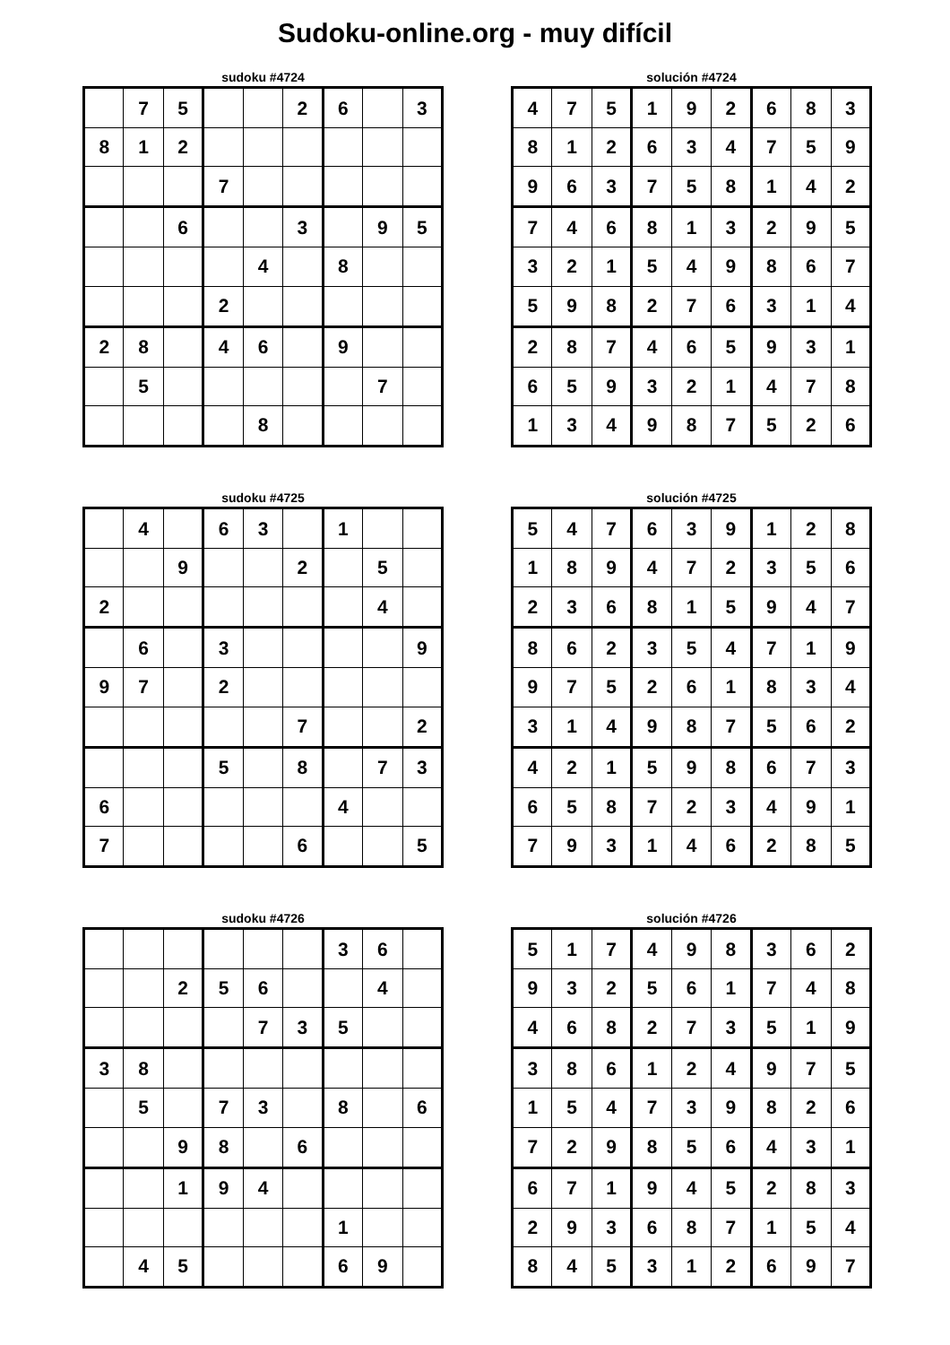Sudoku-online.org - muy difícil
sudoku #4724
| | 7 | 5 | | | 2 | 6 | | 3 |
| 8 | 1 | 2 | | | | | | |
| | | | 7 | | | | | |
| | | 6 | | | 3 | | 9 | 5 |
| | | | | 4 | | 8 | | |
| | | | 2 | | | | | |
| 2 | 8 | | 4 | 6 | | 9 | | |
| | 5 | | | | | | 7 | |
| | | | | 8 | | | | |
solución #4724
| 4 | 7 | 5 | 1 | 9 | 2 | 6 | 8 | 3 |
| 8 | 1 | 2 | 6 | 3 | 4 | 7 | 5 | 9 |
| 9 | 6 | 3 | 7 | 5 | 8 | 1 | 4 | 2 |
| 7 | 4 | 6 | 8 | 1 | 3 | 2 | 9 | 5 |
| 3 | 2 | 1 | 5 | 4 | 9 | 8 | 6 | 7 |
| 5 | 9 | 8 | 2 | 7 | 6 | 3 | 1 | 4 |
| 2 | 8 | 7 | 4 | 6 | 5 | 9 | 3 | 1 |
| 6 | 5 | 9 | 3 | 2 | 1 | 4 | 7 | 8 |
| 1 | 3 | 4 | 9 | 8 | 7 | 5 | 2 | 6 |
sudoku #4725
| | 4 | | 6 | 3 | | 1 | | |
| | | 9 | | | 2 | | 5 | |
| 2 | | | | | | | 4 | |
| | 6 | | 3 | | | | | 9 |
| 9 | 7 | | 2 | | | | | |
| | | | | | 7 | | | 2 |
| | | | 5 | | 8 | | 7 | 3 |
| 6 | | | | | | 4 | | |
| 7 | | | | | 6 | | | 5 |
solución #4725
| 5 | 4 | 7 | 6 | 3 | 9 | 1 | 2 | 8 |
| 1 | 8 | 9 | 4 | 7 | 2 | 3 | 5 | 6 |
| 2 | 3 | 6 | 8 | 1 | 5 | 9 | 4 | 7 |
| 8 | 6 | 2 | 3 | 5 | 4 | 7 | 1 | 9 |
| 9 | 7 | 5 | 2 | 6 | 1 | 8 | 3 | 4 |
| 3 | 1 | 4 | 9 | 8 | 7 | 5 | 6 | 2 |
| 4 | 2 | 1 | 5 | 9 | 8 | 6 | 7 | 3 |
| 6 | 5 | 8 | 7 | 2 | 3 | 4 | 9 | 1 |
| 7 | 9 | 3 | 1 | 4 | 6 | 2 | 8 | 5 |
sudoku #4726
| | | | | | | 3 | 6 | |
| | | 2 | 5 | 6 | | | 4 | |
| | | | | 7 | 3 | 5 | | |
| 3 | 8 | | | | | | | |
| | 5 | | 7 | 3 | | 8 | | 6 |
| | | 9 | 8 | | 6 | | | |
| | | 1 | 9 | 4 | | | | |
| | | | | | | 1 | | |
| | 4 | 5 | | | | 6 | 9 | |
solución #4726
| 5 | 1 | 7 | 4 | 9 | 8 | 3 | 6 | 2 |
| 9 | 3 | 2 | 5 | 6 | 1 | 7 | 4 | 8 |
| 4 | 6 | 8 | 2 | 7 | 3 | 5 | 1 | 9 |
| 3 | 8 | 6 | 1 | 2 | 4 | 9 | 7 | 5 |
| 1 | 5 | 4 | 7 | 3 | 9 | 8 | 2 | 6 |
| 7 | 2 | 9 | 8 | 5 | 6 | 4 | 3 | 1 |
| 6 | 7 | 1 | 9 | 4 | 5 | 2 | 8 | 3 |
| 2 | 9 | 3 | 6 | 8 | 7 | 1 | 5 | 4 |
| 8 | 4 | 5 | 3 | 1 | 2 | 6 | 9 | 7 |